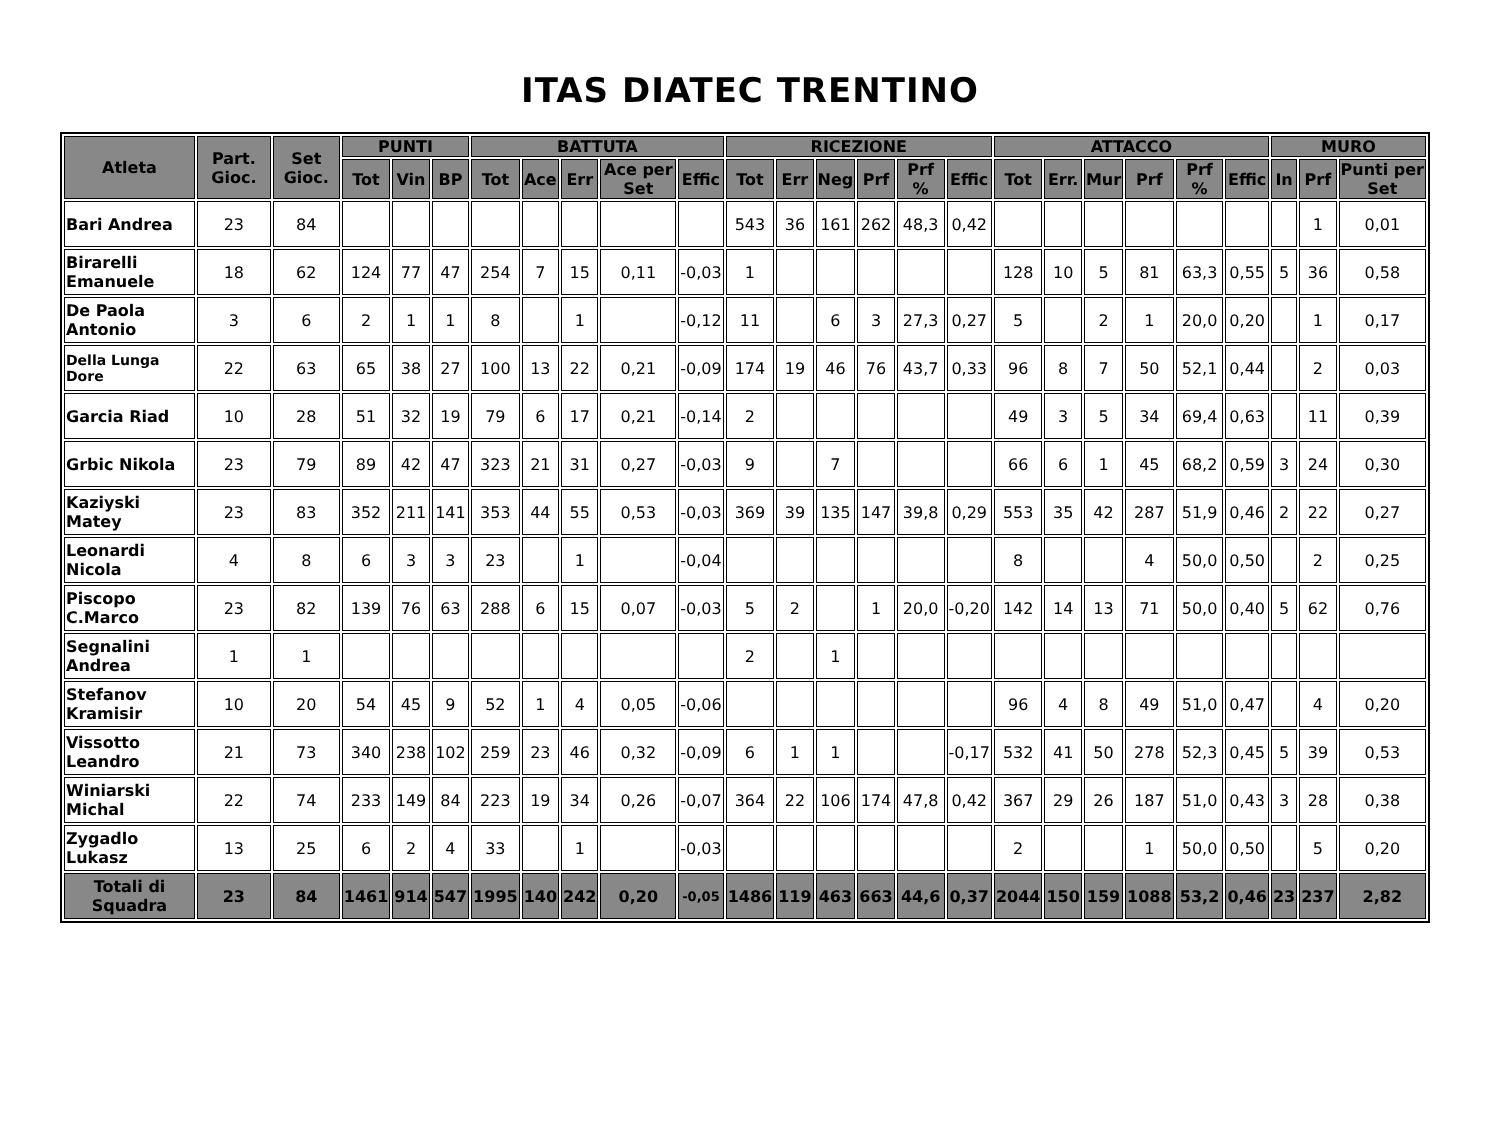ITAS DIATEC TRENTINO
| Atleta | Part. Gioc. | Set Gioc. | PUNTI | | | BATTUTA | | | | | RICEZIONE | | | | | | ATTACCO | | | | | | MURO | | |
| --- | --- | --- | --- | --- | --- | --- | --- | --- | --- | --- | --- | --- | --- | --- | --- | --- | --- | --- | --- | --- | --- | --- | --- | --- | --- |
| | | | Tot | Vin | BP | Tot | Ace | Err | Ace per Set | Effic | Tot | Err | Neg | Prf | Prf % | Effic | Tot | Err. | Mur | Prf | Prf % | Effic | In | Prf | Punti per Set |
| Bari Andrea | 23 | 84 | | | | | | | | | 543 | 36 | 161 | 262 | 48,3 | 0,42 | | | | | | | | 1 | 0,01 |
| Birarelli Emanuele | 18 | 62 | 124 | 77 | 47 | 254 | 7 | 15 | 0,11 | -0,03 | 1 | | | | | | 128 | 10 | 5 | 81 | 63,3 | 0,55 | 5 | 36 | 0,58 |
| De Paola Antonio | 3 | 6 | 2 | 1 | 1 | 8 | | 1 | | -0,12 | 11 | | 6 | 3 | 27,3 | 0,27 | 5 | | 2 | 1 | 20,0 | 0,20 | | 1 | 0,17 |
| Della Lunga Dore | 22 | 63 | 65 | 38 | 27 | 100 | 13 | 22 | 0,21 | -0,09 | 174 | 19 | 46 | 76 | 43,7 | 0,33 | 96 | 8 | 7 | 50 | 52,1 | 0,44 | | 2 | 0,03 |
| Garcia Riad | 10 | 28 | 51 | 32 | 19 | 79 | 6 | 17 | 0,21 | -0,14 | 2 | | | | | | 49 | 3 | 5 | 34 | 69,4 | 0,63 | | 11 | 0,39 |
| Grbic Nikola | 23 | 79 | 89 | 42 | 47 | 323 | 21 | 31 | 0,27 | -0,03 | 9 | | 7 | | | | 66 | 6 | 1 | 45 | 68,2 | 0,59 | 3 | 24 | 0,30 |
| Kaziyski Matey | 23 | 83 | 352 | 211 | 141 | 353 | 44 | 55 | 0,53 | -0,03 | 369 | 39 | 135 | 147 | 39,8 | 0,29 | 553 | 35 | 42 | 287 | 51,9 | 0,46 | 2 | 22 | 0,27 |
| Leonardi Nicola | 4 | 8 | 6 | 3 | 3 | 23 | | 1 | | -0,04 | | | | | | | 8 | | | 4 | 50,0 | 0,50 | | 2 | 0,25 |
| Piscopo C.Marco | 23 | 82 | 139 | 76 | 63 | 288 | 6 | 15 | 0,07 | -0,03 | 5 | 2 | | 1 | 20,0 | -0,20 | 142 | 14 | 13 | 71 | 50,0 | 0,40 | 5 | 62 | 0,76 |
| Segnalini Andrea | 1 | 1 | | | | | | | | | 2 | | 1 | | | | | | | | | | | | |
| Stefanov Kramisir | 10 | 20 | 54 | 45 | 9 | 52 | 1 | 4 | 0,05 | -0,06 | | | | | | | 96 | 4 | 8 | 49 | 51,0 | 0,47 | | 4 | 0,20 |
| Vissotto Leandro | 21 | 73 | 340 | 238 | 102 | 259 | 23 | 46 | 0,32 | -0,09 | 6 | 1 | 1 | | | -0,17 | 532 | 41 | 50 | 278 | 52,3 | 0,45 | 5 | 39 | 0,53 |
| Winiarski Michal | 22 | 74 | 233 | 149 | 84 | 223 | 19 | 34 | 0,26 | -0,07 | 364 | 22 | 106 | 174 | 47,8 | 0,42 | 367 | 29 | 26 | 187 | 51,0 | 0,43 | 3 | 28 | 0,38 |
| Zygadlo Lukasz | 13 | 25 | 6 | 2 | 4 | 33 | | 1 | | -0,03 | | | | | | | 2 | | | 1 | 50,0 | 0,50 | | 5 | 0,20 |
| Totali di Squadra | 23 | 84 | 1461 | 914 | 547 | 1995 | 140 | 242 | 0,20 | -0,05 | 1486 | 119 | 463 | 663 | 44,6 | 0,37 | 2044 | 150 | 159 | 1088 | 53,2 | 0,46 | 23 | 237 | 2,82 |